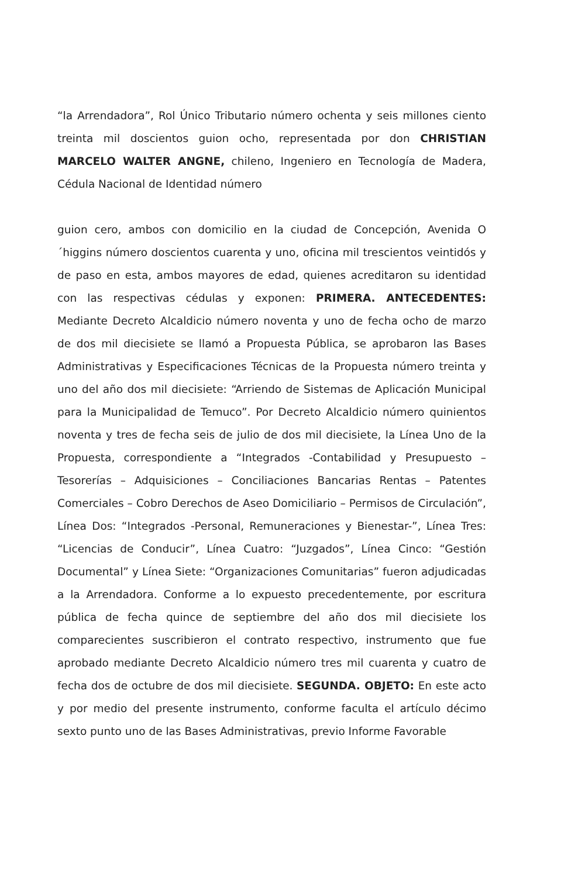“la Arrendadora”, Rol Único Tributario número ochenta y seis millones ciento treinta mil doscientos guion ocho, representada por don CHRISTIAN MARCELO WALTER ANGNE, chileno, Ingeniero en Tecnología de Madera, Cédula Nacional de Identidad número
guion cero, ambos con domicilio en la ciudad de Concepción, Avenida O´higgins número doscientos cuarenta y uno, oficina mil trescientos veintidós y de paso en esta, ambos mayores de edad, quienes acreditaron su identidad con las respectivas cédulas y exponen: PRIMERA. ANTECEDENTES: Mediante Decreto Alcaldicio número noventa y uno de fecha ocho de marzo de dos mil diecisiete se llamó a Propuesta Pública, se aprobaron las Bases Administrativas y Especificaciones Técnicas de la Propuesta número treinta y uno del año dos mil diecisiete: “Arriendo de Sistemas de Aplicación Municipal para la Municipalidad de Temuco”. Por Decreto Alcaldicio número quinientos noventa y tres de fecha seis de julio de dos mil diecisiete, la Línea Uno de la Propuesta, correspondiente a “Integrados -Contabilidad y Presupuesto – Tesorerías – Adquisiciones – Conciliaciones Bancarias Rentas – Patentes Comerciales – Cobro Derechos de Aseo Domiciliario – Permisos de Circulación”, Línea Dos: “Integrados -Personal, Remuneraciones y Bienestar-”, Línea Tres: “Licencias de Conducir”, Línea Cuatro: “Juzgados”, Línea Cinco: “Gestión Documental” y Línea Siete: “Organizaciones Comunitarias” fueron adjudicadas a la Arrendadora. Conforme a lo expuesto precedentemente, por escritura pública de fecha quince de septiembre del año dos mil diecisiete los comparecientes suscribieron el contrato respectivo, instrumento que fue aprobado mediante Decreto Alcaldicio número tres mil cuarenta y cuatro de fecha dos de octubre de dos mil diecisiete. SEGUNDA. OBJETO: En este acto y por medio del presente instrumento, conforme faculta el artículo décimo sexto punto uno de las Bases Administrativas, previo Informe Favorable